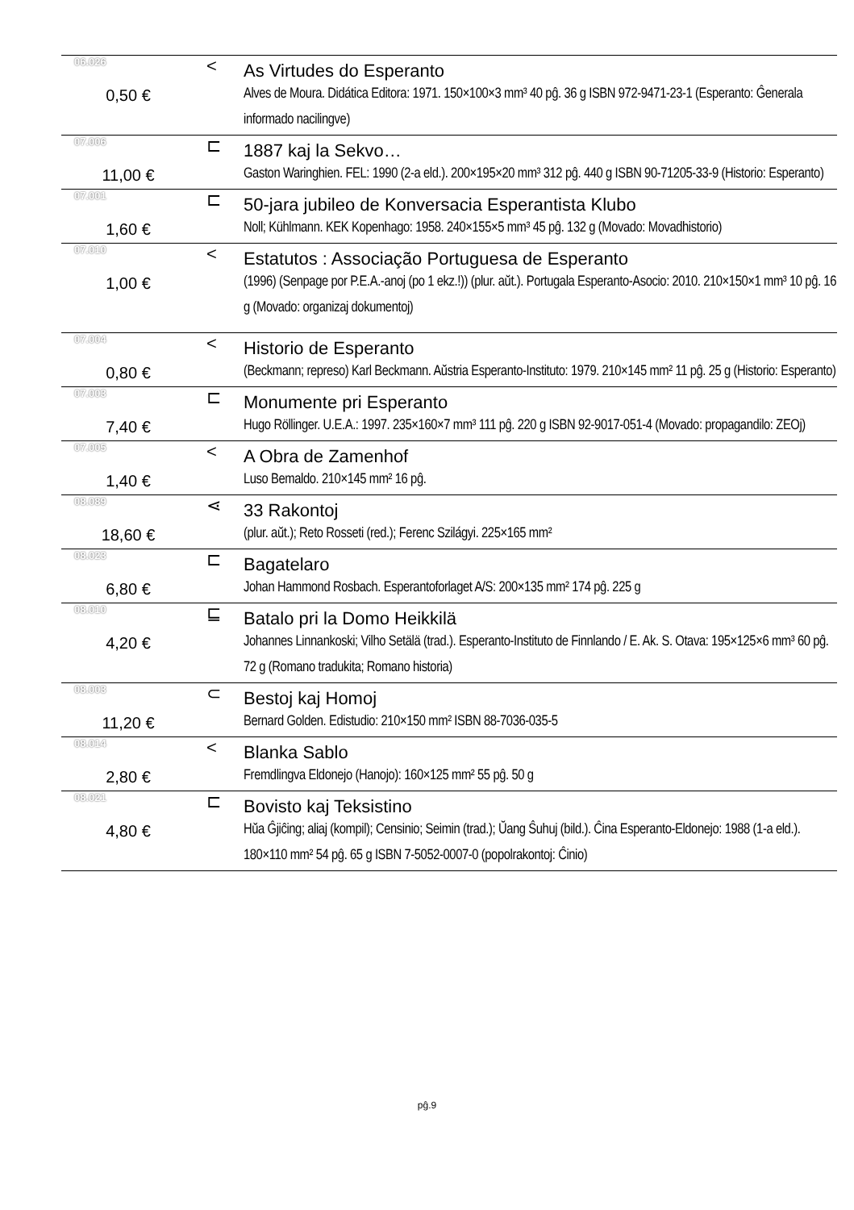| 06.026 | < | As Virtudes do Esperanto |
| 0,50 € | | Alves de Moura. Didática Editora: 1971. 150×100×3 mm³ 40 pĝ. 36 g ISBN 972-9471-23-1 (Esperanto: Ĝenerala informado nacilingve) |
| 07.006 | ⊏ | 1887 kaj la Sekvo… |
| 11,00 € | | Gaston Waringhien. FEL: 1990 (2-a eld.). 200×195×20 mm³ 312 pĝ. 440 g ISBN 90-71205-33-9 (Historio: Esperanto) |
| 07.001 | ⊏ | 50-jara jubileo de Konversacia Esperantista Klubo |
| 1,60 € | | Noll; Kühlmann. KEK Kopenhago: 1958. 240×155×5 mm³ 45 pĝ. 132 g (Movado: Movadhistorio) |
| 07.010 | < | Estatutos : Associação Portuguesa de Esperanto |
| 1,00 € | | (1996) (Senpage por P.E.A.-anoj (po 1 ekz.!)) (plur. aŭt.). Portugala Esperanto-Asocio: 2010. 210×150×1 mm³ 10 pĝ. 16 g (Movado: organizaj dokumentoj) |
| 07.004 | < | Historio de Esperanto |
| 0,80 € | | (Beckmann; represo) Karl Beckmann. Aŭstria Esperanto-Instituto: 1979. 210×145 mm² 11 pĝ. 25 g (Historio: Esperanto) |
| 07.003 | ⊏ | Monumente pri Esperanto |
| 7,40 € | | Hugo Röllinger. U.E.A.: 1997. 235×160×7 mm³ 111 pĝ. 220 g ISBN 92-9017-051-4 (Movado: propagandilo: ZEOj) |
| 07.005 | < | A Obra de Zamenhof |
| 1,40 € | | Luso Bemaldo. 210×145 mm² 16 pĝ. |
| 08.089 | ⋖ | 33 Rakontoj |
| 18,60 € | | (plur. aŭt.); Reto Rosseti (red.); Ferenc Szilágyi. 225×165 mm² |
| 08.023 | ⊏ | Bagatelaro |
| 6,80 € | | Johan Hammond Rosbach. Esperantoforlaget A/S: 200×135 mm² 174 pĝ. 225 g |
| 08.010 | ⊑ | Batalo pri la Domo Heikkilä |
| 4,20 € | | Johannes Linnankoski; Vilho Setälä (trad.). Esperanto-Instituto de Finnlando / E. Ak. S. Otava: 195×125×6 mm³ 60 pĝ. 72 g (Romano tradukita; Romano historia) |
| 08.003 | ⊂ | Bestoj kaj Homoj |
| 11,20 € | | Bernard Golden. Edistudio: 210×150 mm² ISBN 88-7036-035-5 |
| 08.014 | < | Blanka Sablo |
| 2,80 € | | Fremdlingva Eldonejo (Hanojo): 160×125 mm² 55 pĝ. 50 g |
| 08.021 | ⊏ | Bovisto kaj Teksistino |
| 4,80 € | | Hŭa Ĝjiĉing; aliaj (kompil); Censinio; Seimin (trad.); Ŭang Ŝuhuj (bild.). Ĉina Esperanto-Eldonejo: 1988 (1-a eld.). 180×110 mm² 54 pĝ. 65 g ISBN 7-5052-0007-0 (popolrakontoj: Ĉinio) |
pĝ.9